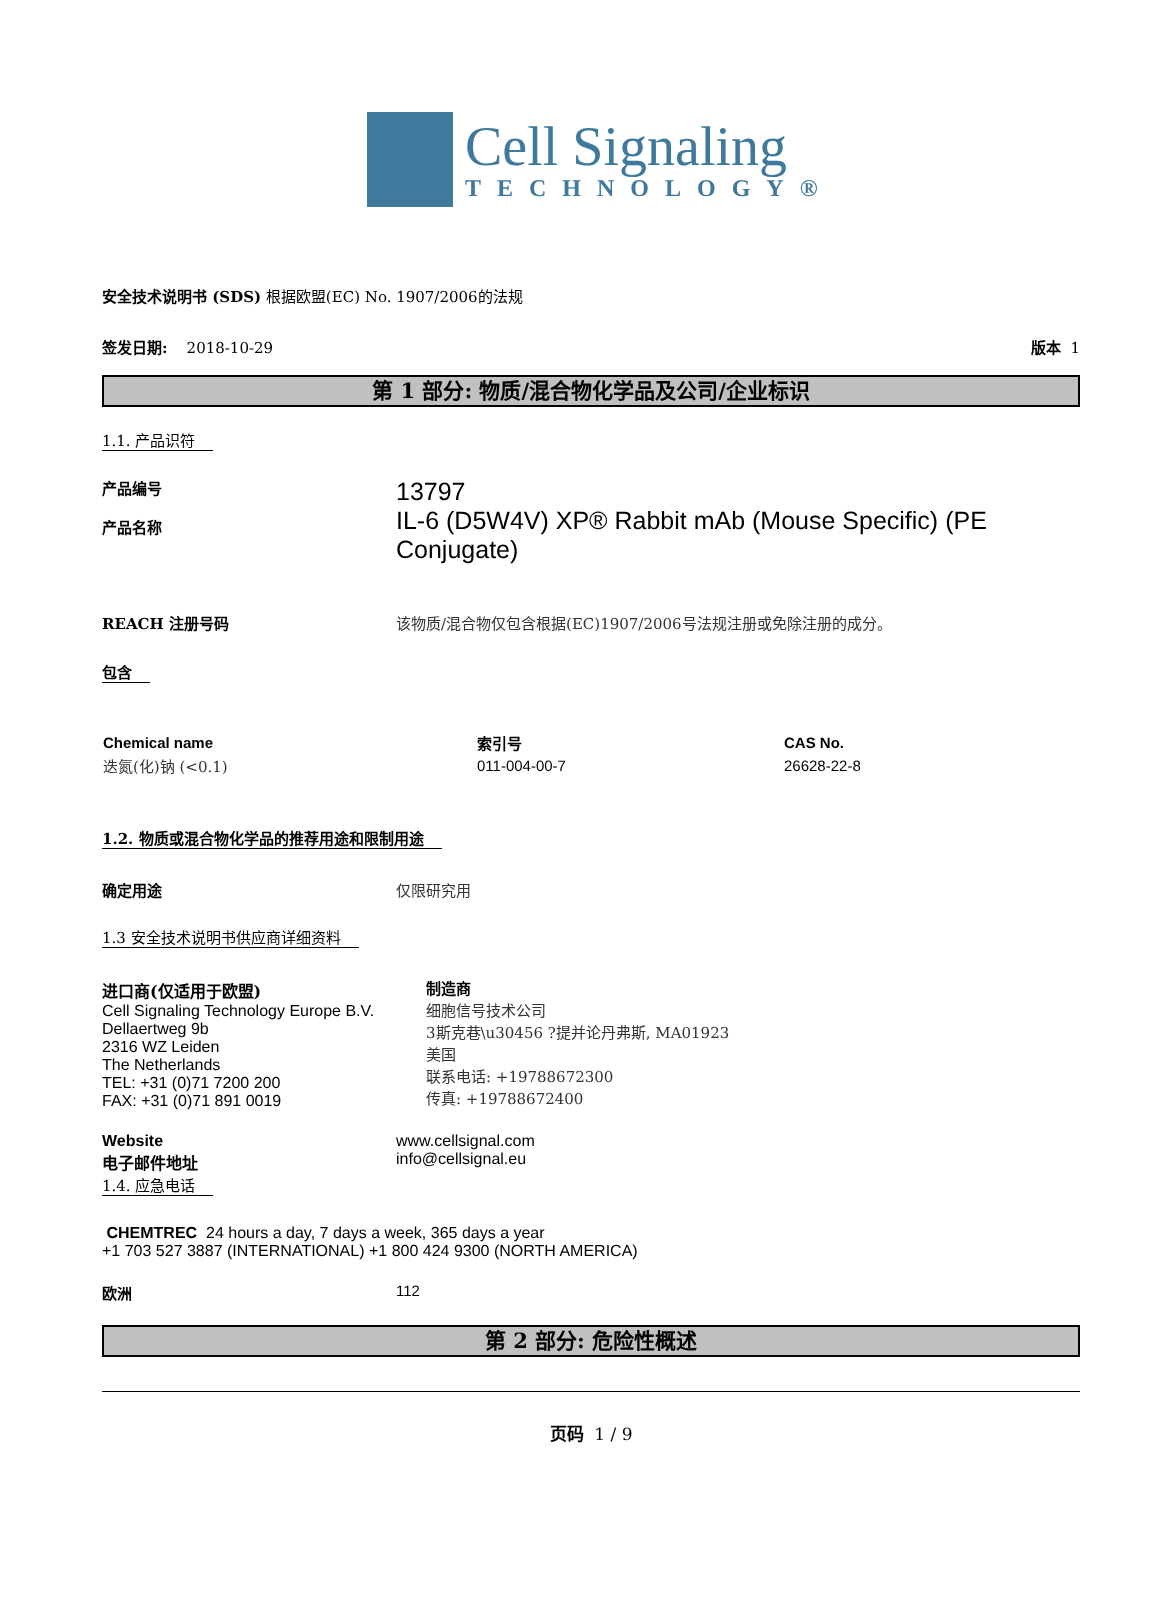Cell Signaling
TECHNOLOGY®
安全技术说明书 (SDS) 根据欧盟(EC) No. 1907/2006的法规
签发日期: 2018-10-29 版本 1
第 1 部分: 物质/混合物化学品及公司/企业标识
1.1. 产品识符
产品编号
产品名称
13797
IL-6 (D5W4V) XP® Rabbit mAb (Mouse Specific) (PE Conjugate)
REACH 注册号码 该物质/混合物仅包含根据(EC)1907/2006号法规注册或免除注册的成分。
包含
| Chemical name | 索引号 | CAS No. |
| --- | --- | --- |
| 迭氮(化)钠 (<0.1) | 011-004-00-7 | 26628-22-8 |
1.2. 物质或混合物化学品的推荐用途和限制用途
确定用途 仅限研究用
1.3 安全技术说明书供应商详细资料
进口商(仅适用于欧盟)
Cell Signaling Technology Europe B.V.
Dellaertweg 9b
2316 WZ Leiden
The Netherlands
TEL: +31 (0)71 7200 200
FAX: +31 (0)71 891 0019
制造商
细胞信号技术公司
3斯克巷\u30456 ?提并论丹弗斯, MA01923
美国
联系电话: +19788672300
传真: +19788672400
Website
电子邮件地址
www.cellsignal.com
info@cellsignal.eu
1.4. 应急电话
CHEMTREC 24 hours a day, 7 days a week, 365 days a year
+1 703 527 3887 (INTERNATIONAL) +1 800 424 9300 (NORTH AMERICA)
欧洲 112
第 2 部分: 危险性概述
页码 1 / 9